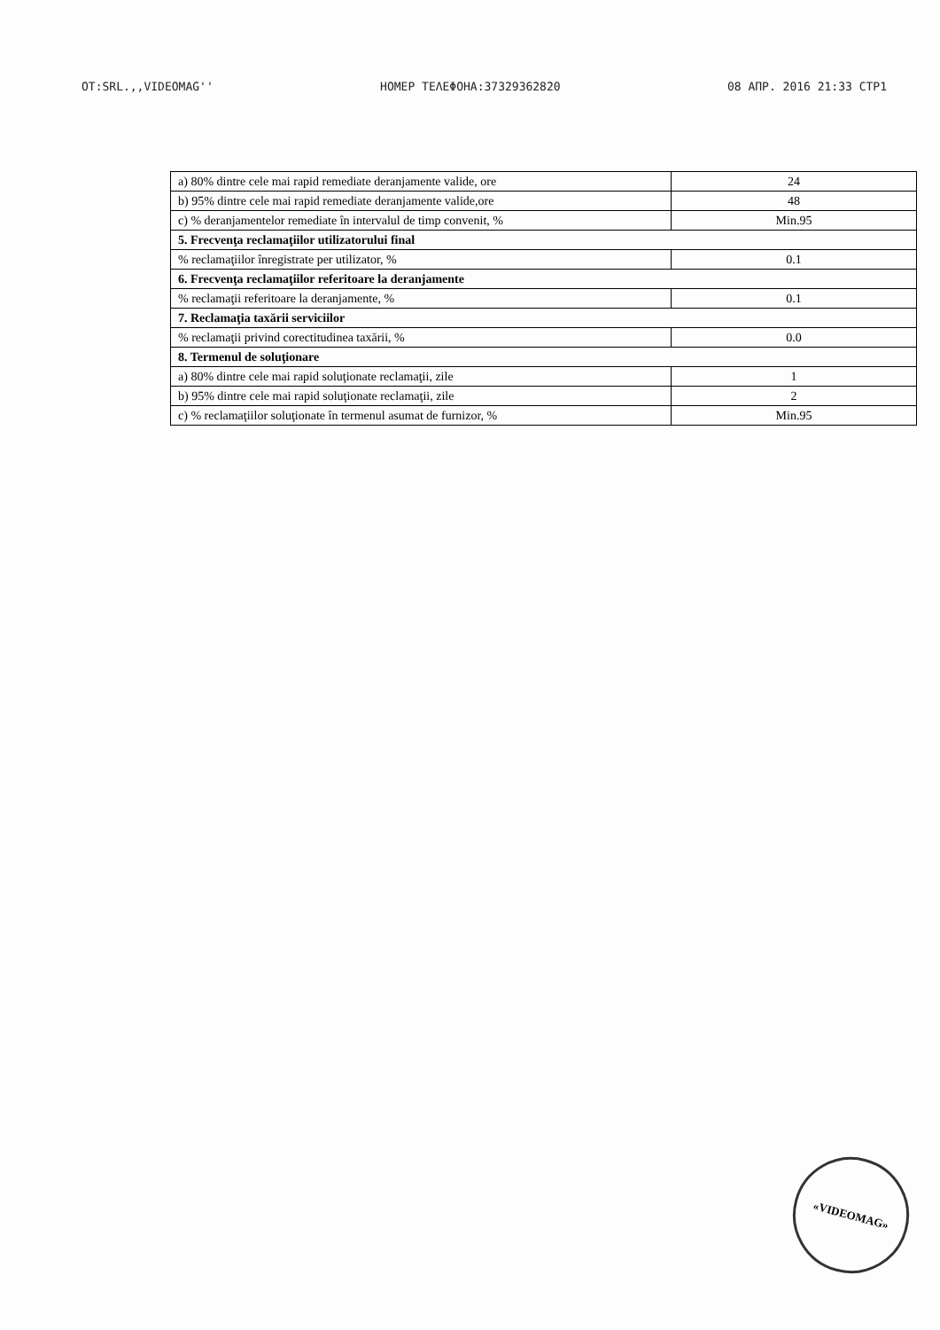OT:SRL.,,VIDEOMAG'' HOMEP TEΛEΦOHA:37329362820 08 AΠP. 2016 21:33 CTP1
| a) 80% dintre cele mai rapid remediate deranjamente valide, ore | 24 |
| b) 95% dintre cele mai rapid remediate deranjamente valide,ore | 48 |
| c) % deranjamentelor remediate în intervalul de timp convenit, % | Min.95 |
| 5. Frecvenţa reclamaţiilor utilizatorului final | |
| % reclamaţiilor înregistrate per utilizator, % | 0.1 |
| 6. Frecvenţa reclamaţiilor referitoare la deranjamente | |
| % reclamaţii referitoare la deranjamente, % | 0.1 |
| 7. Reclamaţia taxării serviciilor | |
| % reclamaţii privind corectitudinea taxării, % | 0.0 |
| 8. Termenul de soluţionare | |
| a) 80% dintre cele mai rapid soluţionate reclamaţii, zile | 1 |
| b) 95% dintre cele mai rapid soluţionate reclamaţii, zile | 2 |
| c) % reclamaţiilor soluţionate în termenul asumat de furnizor, % | Min.95 |
«VIDEOMAG»